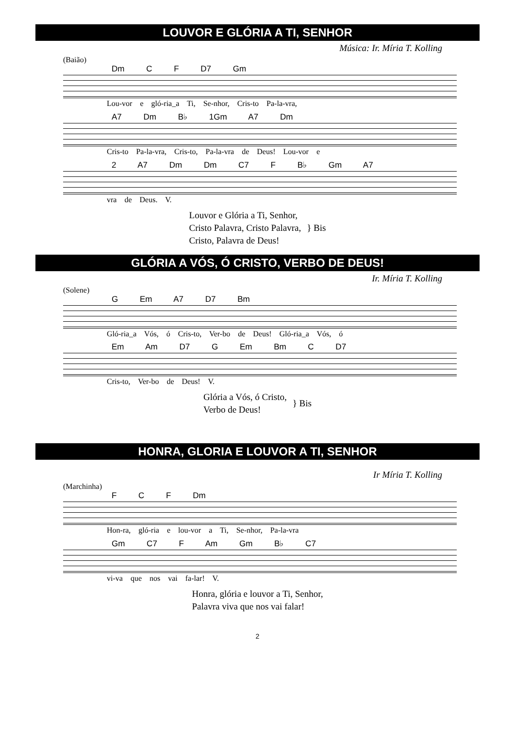LOUVOR E GLÓRIA A TI, SENHOR
Música: Ir. Míria T. Kolling
(Baião)
Dm C F D7 Gm
Lou-vor e gló-ria_a Ti, Se-nhor, Cris-to Pa-la-vra,
A7 Dm B♭ 1Gm A7 Dm
Cris-to Pa-la-vra, Cris-to, Pa-la-vra de Deus! Lou-vor e
2 A7 Dm Dm C7 F B♭ Gm A7
vra de Deus. V.
Louvor e Glória a Ti, Senhor,
Cristo Palavra, Cristo Palavra,
Cristo, Palavra de Deus!
} Bis
GLÓRIA A VÓS, Ó CRISTO, VERBO DE DEUS!
Ir. Míria T. Kolling
(Solene)
G Em A7 D7 Bm
Gló-ria_a Vós, ó Cris-to, Ver-bo de Deus! Gló-ria_a Vós, ó
Em Am D7 G Em Bm C D7
Cris-to, Ver-bo de Deus! V.
Glória a Vós, ó Cristo,
Verbo de Deus!
} Bis
HONRA, GLORIA E LOUVOR A TI, SENHOR
Ir Míria T. Kolling
(Marchinha)
F C F Dm
Hon-ra, gló-ria e lou-vor a Ti, Se-nhor, Pa-la-vra
Gm C7 F Am Gm B♭ C7
vi-va que nos vai fa-lar! V.
Honra, glória e louvor a Ti, Senhor,
Palavra viva que nos vai falar!
2